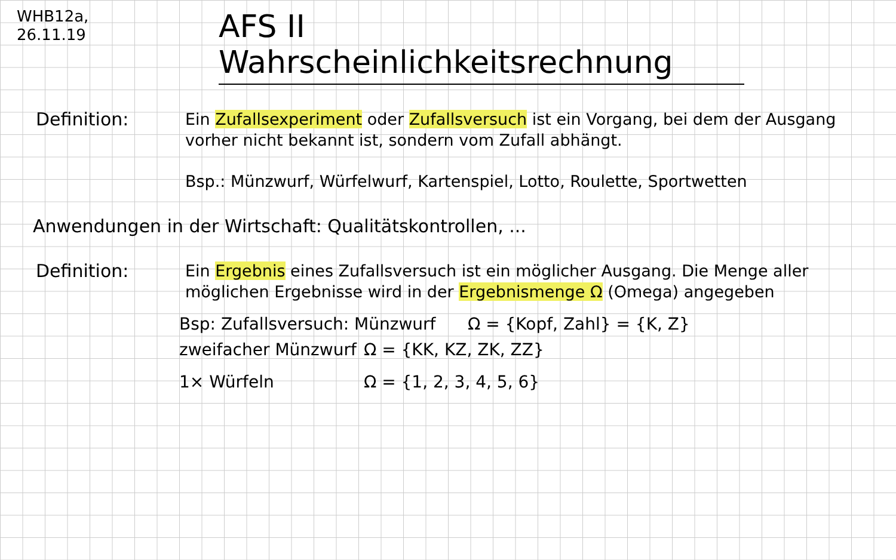WHB12a,
26.11.19
AFS II Wahrscheinlichkeitsrechnung
Definition:
Ein Zufallsexperiment oder Zufallsversuch ist ein Vorgang, bei dem der Ausgang vorher nicht bekannt ist, sondern vom Zufall abhängt.
Bsp.: Münzwurf, Würfelwurf, Kartenspiel, Lotto, Roulette, Sportwetten
Anwendungen in der Wirtschaft: Qualitätskontrollen, ...
Definition:
Ein Ergebnis eines Zufallsversuch ist ein möglicher Ausgang. Die Menge aller möglichen Ergebnisse wird in der Ergebnismenge Ω (Omega) angegeben
Bsp: Zufallsversuch: Münzwurf Ω = {Kopf, Zahl} = {K, Z}
zweifacher Münzwurf Ω = {KK, KZ, ZK, ZZ}
1× Würfeln Ω = {1, 2, 3, 4, 5, 6}